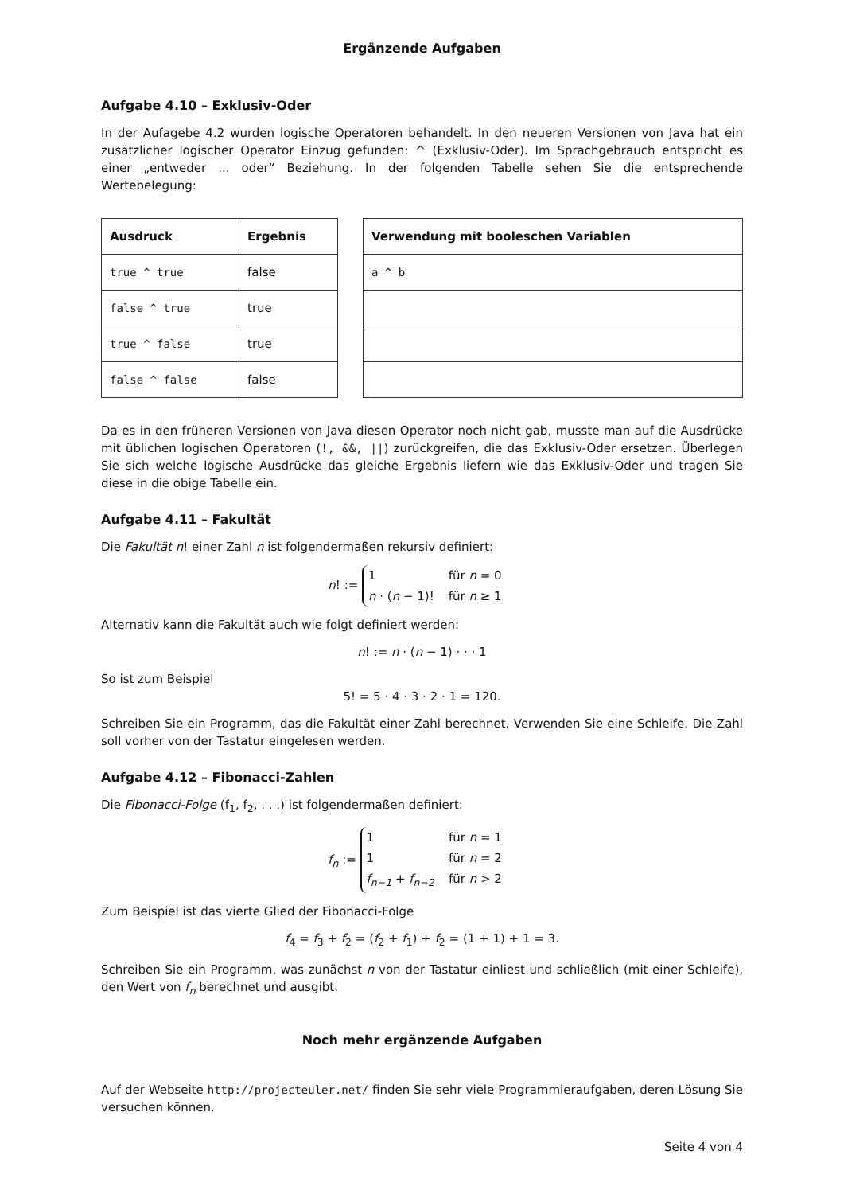Ergänzende Aufgaben
Aufgabe 4.10 – Exklusiv-Oder
In der Aufagebe 4.2 wurden logische Operatoren behandelt. In den neueren Versionen von Java hat ein zusätzlicher logischer Operator Einzug gefunden: ^ (Exklusiv-Oder). Im Sprachgebrauch entspricht es einer „entweder ... oder“ Beziehung. In der folgenden Tabelle sehen Sie die entsprechende Wertebelegung:
| Ausdruck | Ergebnis |
| --- | --- |
| true ^ true | false |
| false ^ true | true |
| true ^ false | true |
| false ^ false | false |
| Verwendung mit booleschen Variablen |
| --- |
| a ^ b |
Da es in den früheren Versionen von Java diesen Operator noch nicht gab, musste man auf die Ausdrücke mit üblichen logischen Operatoren (!, &&, ||) zurückgreifen, die das Exklusiv-Oder ersetzen. Überlegen Sie sich welche logische Ausdrücke das gleiche Ergebnis liefern wie das Exklusiv-Oder und tragen Sie diese in die obige Tabelle ein.
Aufgabe 4.11 – Fakultät
Die Fakultät n! einer Zahl n ist folgendermaßen rekursiv definiert:
n! :=
1
für n = 0
n · (n − 1)!
für n ≥ 1
Alternativ kann die Fakultät auch wie folgt definiert werden:
n! := n · (n − 1) · · · 1
So ist zum Beispiel
5! = 5 · 4 · 3 · 2 · 1 = 120.
Schreiben Sie ein Programm, das die Fakultät einer Zahl berechnet. Verwenden Sie eine Schleife. Die Zahl soll vorher von der Tastatur eingelesen werden.
Aufgabe 4.12 – Fibonacci-Zahlen
Die Fibonacci-Folge (f<sub>1</sub>, f<sub>2</sub>, . . .) ist folgendermaßen definiert:
f<sub>n</sub> :=
1
für n = 1
1
für n = 2
f<sub>n−1</sub> + f<sub>n−2</sub>
für n > 2
Zum Beispiel ist das vierte Glied der Fibonacci-Folge
f<sub>4</sub> = f<sub>3</sub> + f<sub>2</sub> = (f<sub>2</sub> + f<sub>1</sub>) + f<sub>2</sub> = (1 + 1) + 1 = 3.
Schreiben Sie ein Programm, was zunächst n von der Tastatur einliest und schließlich (mit einer Schleife), den Wert von f<sub>n</sub> berechnet und ausgibt.
Noch mehr ergänzende Aufgaben
Auf der Webseite http://projecteuler.net/ finden Sie sehr viele Programmieraufgaben, deren Lösung Sie versuchen können.
Seite 4 von 4